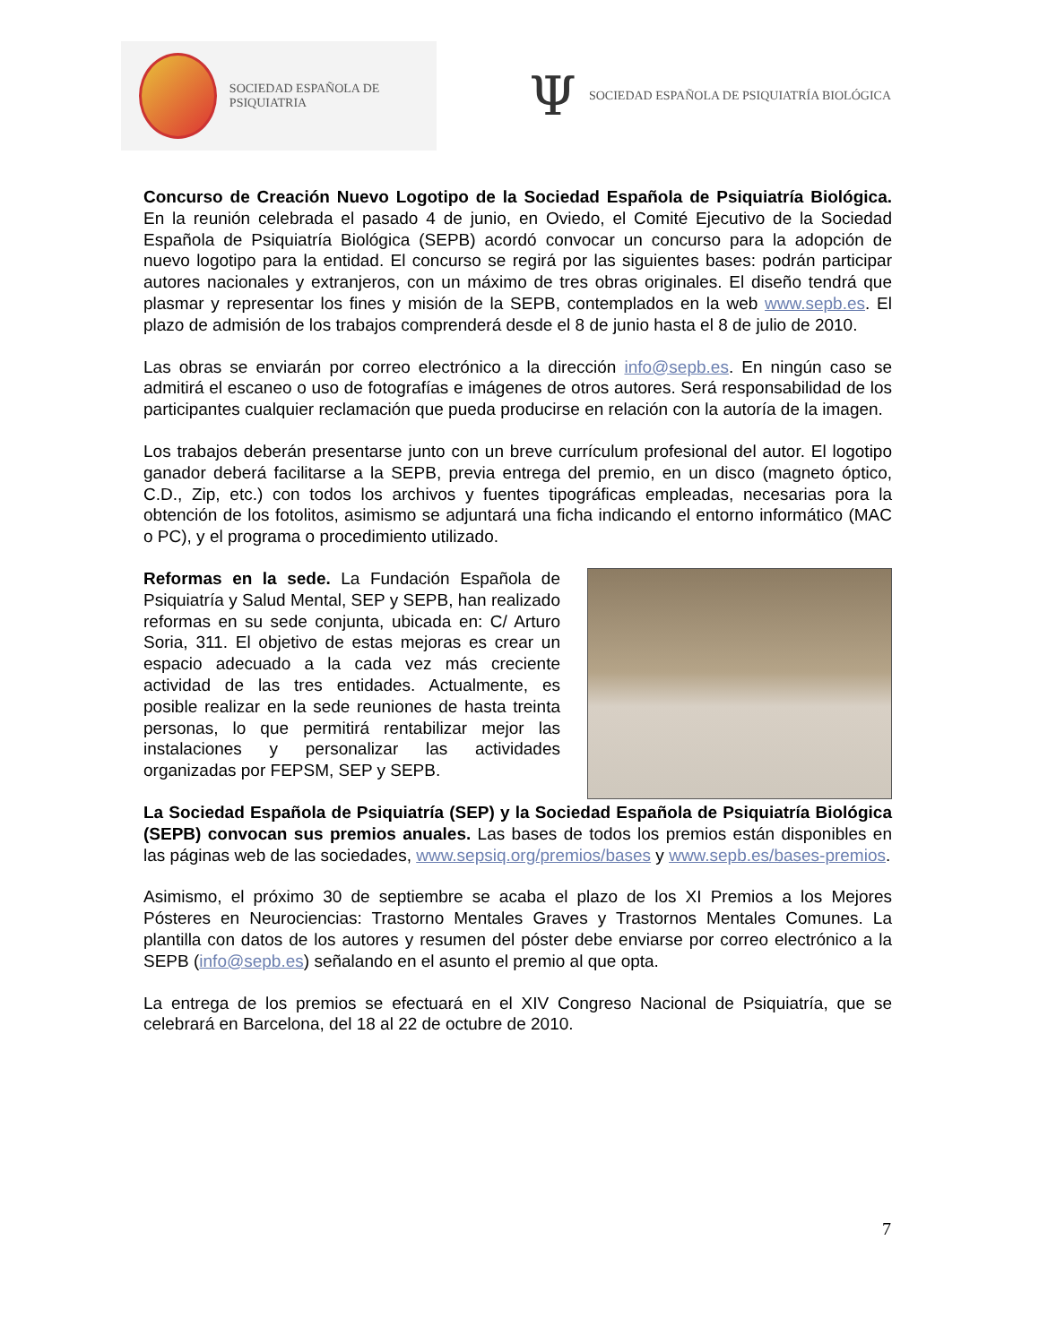SOCIEDAD ESPAÑOLA DE PSIQUIATRIA
Ψ SOCIEDAD ESPAÑOLA DE PSIQUIATRÍA BIOLÓGICA
Concurso de Creación Nuevo Logotipo de la Sociedad Española de Psiquiatría Biológica. En la reunión celebrada el pasado 4 de junio, en Oviedo, el Comité Ejecutivo de la Sociedad Española de Psiquiatría Biológica (SEPB) acordó convocar un concurso para la adopción de nuevo logotipo para la entidad. El concurso se regirá por las siguientes bases: podrán participar autores nacionales y extranjeros, con un máximo de tres obras originales. El diseño tendrá que plasmar y representar los fines y misión de la SEPB, contemplados en la web www.sepb.es. El plazo de admisión de los trabajos comprenderá desde el 8 de junio hasta el 8 de julio de 2010.
Las obras se enviarán por correo electrónico a la dirección info@sepb.es. En ningún caso se admitirá el escaneo o uso de fotografías e imágenes de otros autores. Será responsabilidad de los participantes cualquier reclamación que pueda producirse en relación con la autoría de la imagen.
Los trabajos deberán presentarse junto con un breve currículum profesional del autor. El logotipo ganador deberá facilitarse a la SEPB, previa entrega del premio, en un disco (magneto óptico, C.D., Zip, etc.) con todos los archivos y fuentes tipográficas empleadas, necesarias pora la obtención de los fotolitos, asimismo se adjuntará una ficha indicando el entorno informático (MAC o PC), y el programa o procedimiento utilizado.
Reformas en la sede. La Fundación Española de Psiquiatría y Salud Mental, SEP y SEPB, han realizado reformas en su sede conjunta, ubicada en: C/ Arturo Soria, 311. El objetivo de estas mejoras es crear un espacio adecuado a la cada vez más creciente actividad de las tres entidades. Actualmente, es posible realizar en la sede reuniones de hasta treinta personas, lo que permitirá rentabilizar mejor las instalaciones y personalizar las actividades organizadas por FEPSM, SEP y SEPB.
La Sociedad Española de Psiquiatría (SEP) y la Sociedad Española de Psiquiatría Biológica (SEPB) convocan sus premios anuales. Las bases de todos los premios están disponibles en las páginas web de las sociedades, www.sepsiq.org/premios/bases y www.sepb.es/bases-premios.
Asimismo, el próximo 30 de septiembre se acaba el plazo de los XI Premios a los Mejores Pósteres en Neurociencias: Trastorno Mentales Graves y Trastornos Mentales Comunes. La plantilla con datos de los autores y resumen del póster debe enviarse por correo electrónico a la SEPB (info@sepb.es) señalando en el asunto el premio al que opta.
La entrega de los premios se efectuará en el XIV Congreso Nacional de Psiquiatría, que se celebrará en Barcelona, del 18 al 22 de octubre de 2010.
7